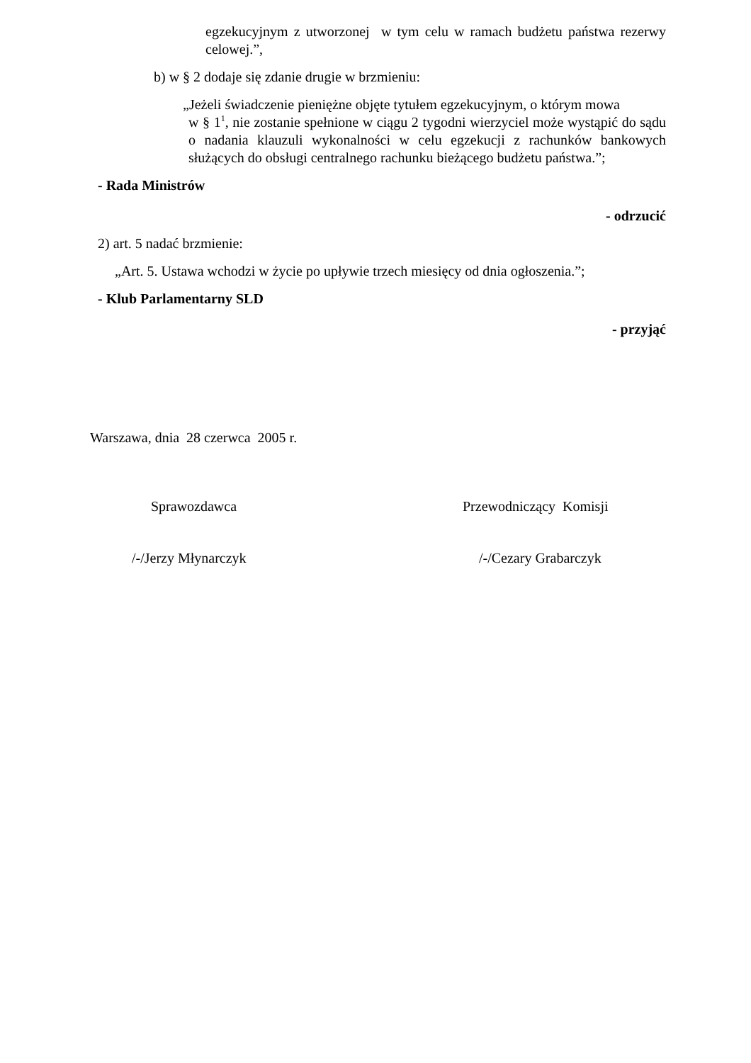egzekucyjnym z utworzonej w tym celu w ramach budżetu państwa rezerwy celowej.”,
b) w § 2 dodaje się zdanie drugie w brzmieniu:
„Jeżeli świadczenie pieniężne objęte tytułem egzekucyjnym, o którym mowa
w § 1<sup>1</sup>, nie zostanie spełnione w ciągu 2 tygodni wierzyciel może wystąpić do sądu o nadania klauzuli wykonalności w celu egzekucji z rachunków bankowych służących do obsługi centralnego rachunku bieżącego budżetu państwa.”;
- Rada Ministrów
- odrzucić
2) art. 5 nadać brzmienie:
„Art. 5. Ustawa wchodzi w życie po upływie trzech miesięcy od dnia ogłoszenia.”;
- Klub Parlamentarny SLD
- przyjąć
Warszawa, dnia 28 czerwca 2005 r.
Sprawozdawca Przewodniczący Komisji
/-/Jerzy Młynarczyk /-/Cezary Grabarczyk